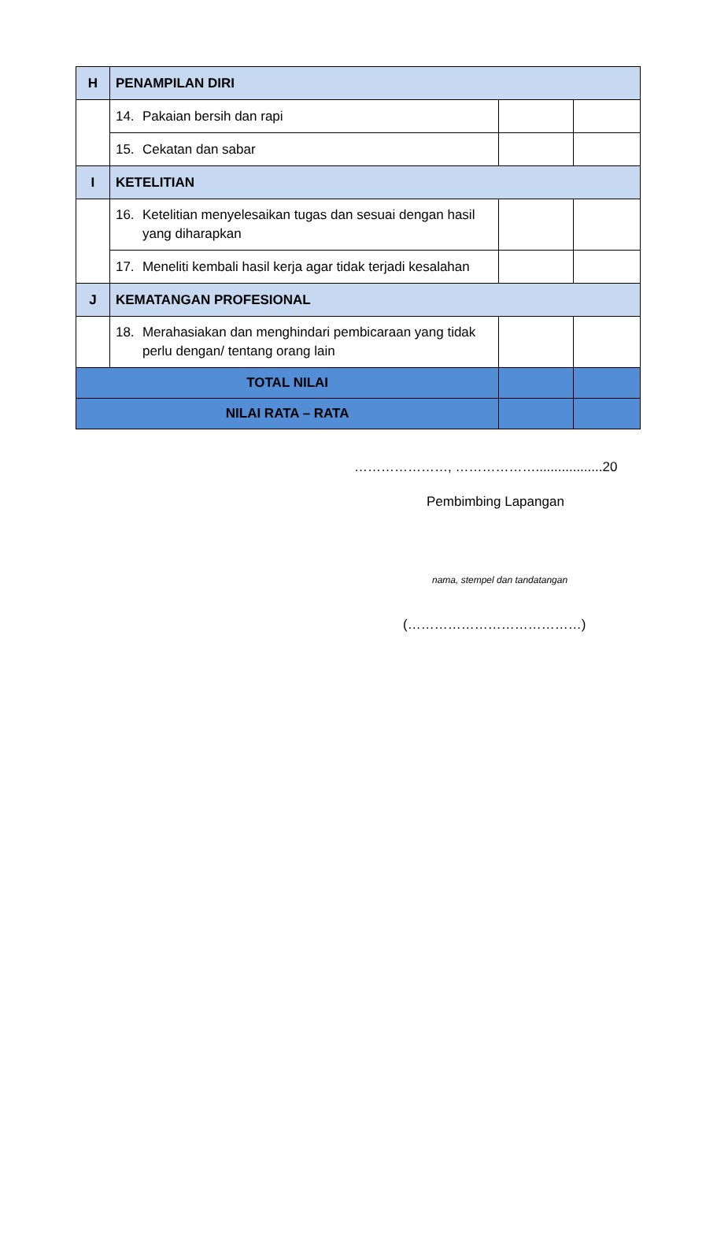| H | PENAMPILAN DIRI | | |
| | 14. Pakaian bersih dan rapi | | |
| | 15. Cekatan dan sabar | | |
| I | KETELITIAN | | |
| | 16. Ketelitian menyelesaikan tugas dan sesuai dengan hasil yang diharapkan | | |
| | 17. Meneliti kembali hasil kerja agar tidak terjadi kesalahan | | |
| J | KEMATANGAN PROFESIONAL | | |
| | 18. Merahasiakan dan menghindari pembicaraan yang tidak perlu dengan/ tentang orang lain | | |
| TOTAL NILAI | | | |
| NILAI RATA – RATA | | | |
…………………, ………………..................20
Pembimbing Lapangan
nama, stempel dan tandatangan
(…………………………………)